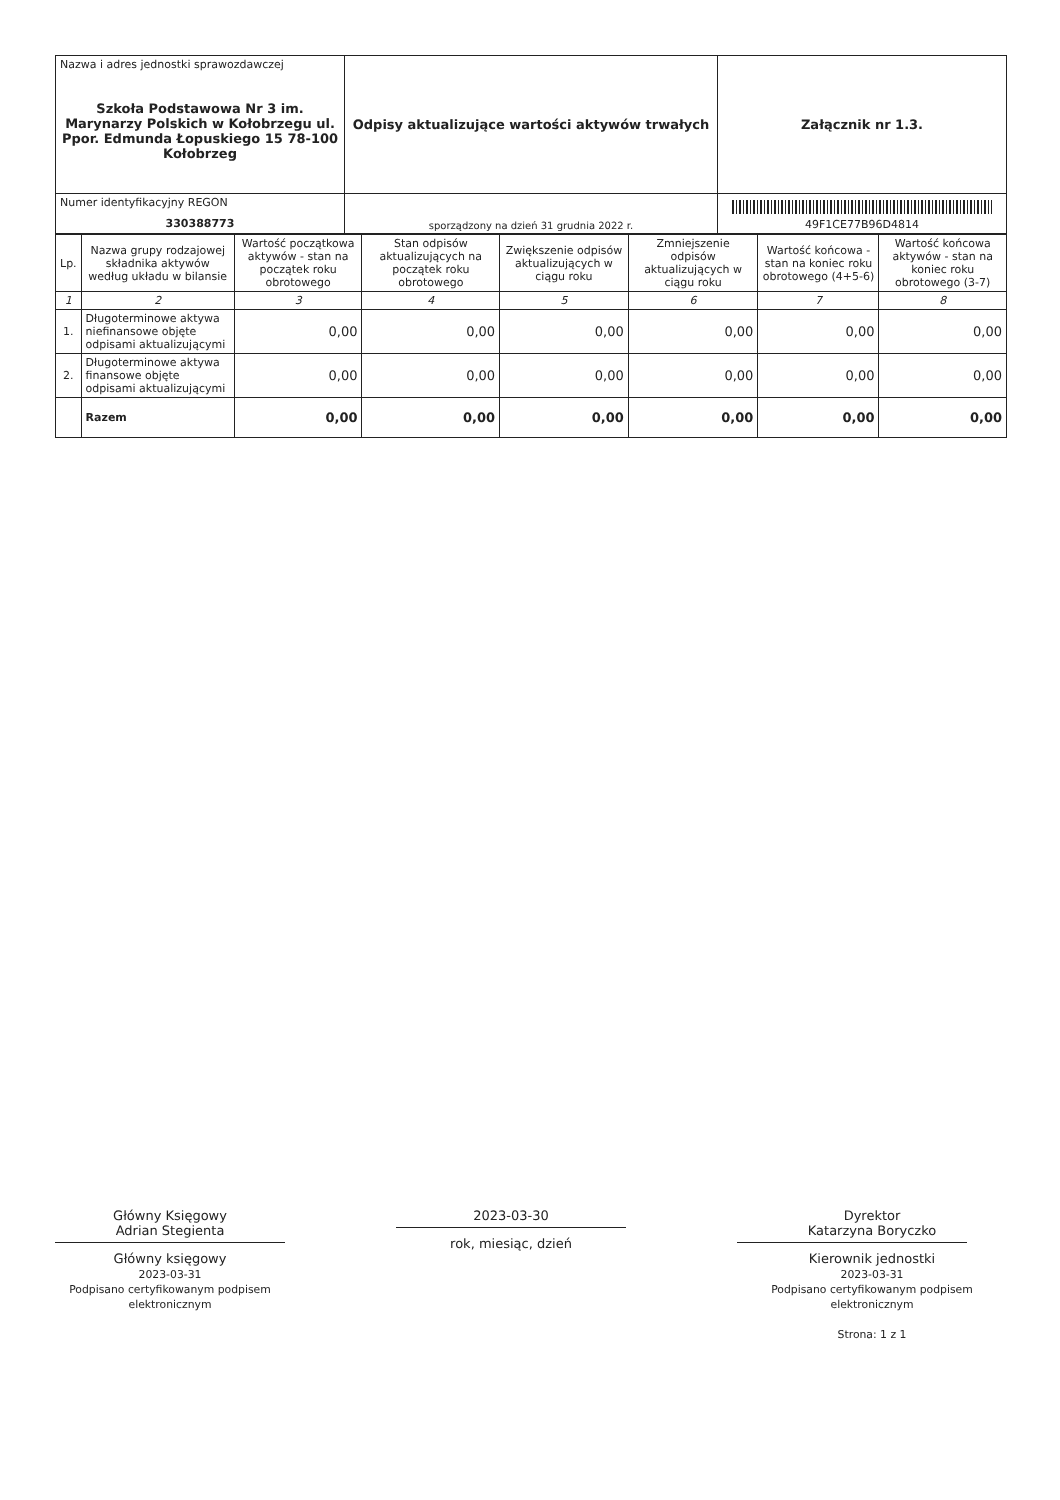| Nazwa i adres jednostki sprawozdawczej Szkoła Podstawowa Nr 3 im. Marynarzy Polskich w Kołobrzegu ul. Ppor. Edmunda Łopuskiego 15 78-100 Kołobrzeg | Odpisy aktualizujące wartości aktywów trwałych | Załącznik nr 1.3. |
| Numer identyfikacyjny REGON 330388773 | | |
| | sporządzony na dzień 31 grudnia 2022 r. | 49F1CE77B96D4814 |
| Lp. | Nazwa grupy rodzajowej składnika aktywów według układu w bilansie | Wartość początkowa aktywów - stan na początek roku obrotowego | Stan odpisów aktualizujących na początek roku obrotowego | Zwiększenie odpisów aktualizujących w ciągu roku | Zmniejszenie odpisów aktualizujących w ciągu roku | Wartość końcowa - stan na koniec roku obrotowego (4+5-6) | Wartość końcowa aktywów - stan na koniec roku obrotowego (3-7) |
| --- | --- | --- | --- | --- | --- | --- | --- |
| 1 | 2 | 3 | 4 | 5 | 6 | 7 | 8 |
| 1. | Długoterminowe aktywa niefinansowe objęte odpisami aktualizującymi | 0,00 | 0,00 | 0,00 | 0,00 | 0,00 | 0,00 |
| 2. | Długoterminowe aktywa finansowe objęte odpisami aktualizującymi | 0,00 | 0,00 | 0,00 | 0,00 | 0,00 | 0,00 |
| | Razem | 0,00 | 0,00 | 0,00 | 0,00 | 0,00 | 0,00 |
Główny Księgowy
Adrian Stegienta
Główny księgowy
2023-03-31
Podpisano certyfikowanym podpisem elektronicznym
2023-03-30
rok, miesiąc, dzień
Dyrektor
Katarzyna Boryczko
Kierownik jednostki
2023-03-31
Podpisano certyfikowanym podpisem elektronicznym
Strona: 1 z 1